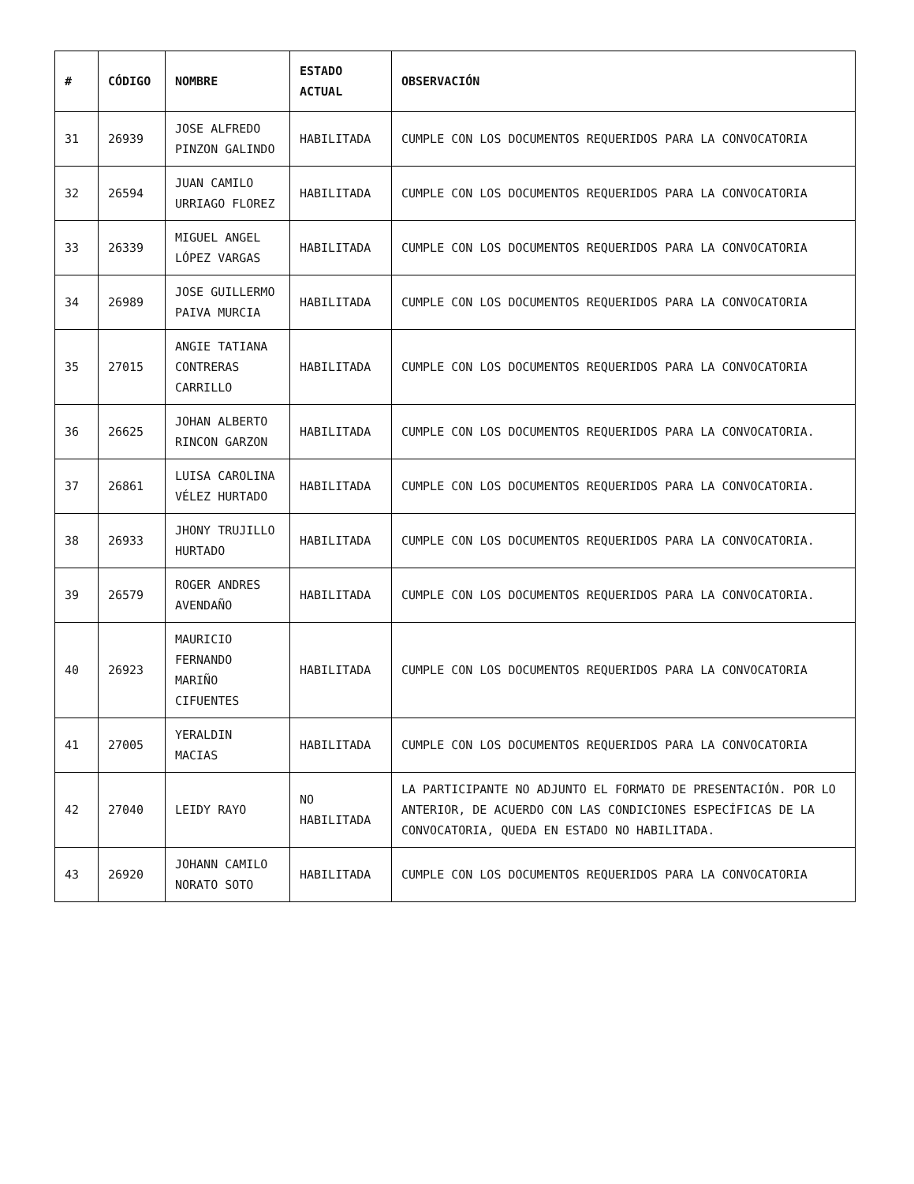| # | CÓDIGO | NOMBRE | ESTADO ACTUAL | OBSERVACIÓN |
| --- | --- | --- | --- | --- |
| 31 | 26939 | JOSE ALFREDO PINZON GALINDO | HABILITADA | CUMPLE CON LOS DOCUMENTOS REQUERIDOS PARA LA CONVOCATORIA |
| 32 | 26594 | JUAN CAMILO URRIAGO FLOREZ | HABILITADA | CUMPLE CON LOS DOCUMENTOS REQUERIDOS PARA LA CONVOCATORIA |
| 33 | 26339 | MIGUEL ANGEL LÓPEZ VARGAS | HABILITADA | CUMPLE CON LOS DOCUMENTOS REQUERIDOS PARA LA CONVOCATORIA |
| 34 | 26989 | JOSE GUILLERMO PAIVA MURCIA | HABILITADA | CUMPLE CON LOS DOCUMENTOS REQUERIDOS PARA LA CONVOCATORIA |
| 35 | 27015 | ANGIE TATIANA CONTRERAS CARRILLO | HABILITADA | CUMPLE CON LOS DOCUMENTOS REQUERIDOS PARA LA CONVOCATORIA |
| 36 | 26625 | JOHAN ALBERTO RINCON GARZON | HABILITADA | CUMPLE CON LOS DOCUMENTOS REQUERIDOS PARA LA CONVOCATORIA. |
| 37 | 26861 | LUISA CAROLINA VÉLEZ HURTADO | HABILITADA | CUMPLE CON LOS DOCUMENTOS REQUERIDOS PARA LA CONVOCATORIA. |
| 38 | 26933 | JHONY TRUJILLO HURTADO | HABILITADA | CUMPLE CON LOS DOCUMENTOS REQUERIDOS PARA LA CONVOCATORIA. |
| 39 | 26579 | ROGER ANDRES AVENDAÑO | HABILITADA | CUMPLE CON LOS DOCUMENTOS REQUERIDOS PARA LA CONVOCATORIA. |
| 40 | 26923 | MAURICIO FERNANDO MARIÑO CIFUENTES | HABILITADA | CUMPLE CON LOS DOCUMENTOS REQUERIDOS PARA LA CONVOCATORIA |
| 41 | 27005 | YERALDIN MACIAS | HABILITADA | CUMPLE CON LOS DOCUMENTOS REQUERIDOS PARA LA CONVOCATORIA |
| 42 | 27040 | LEIDY RAYO | NO HABILITADA | LA PARTICIPANTE NO ADJUNTO EL FORMATO DE PRESENTACIÓN. POR LO ANTERIOR, DE ACUERDO CON LAS CONDICIONES ESPECÍFICAS DE LA CONVOCATORIA, QUEDA EN ESTADO NO HABILITADA. |
| 43 | 26920 | JOHANN CAMILO NORATO SOTO | HABILITADA | CUMPLE CON LOS DOCUMENTOS REQUERIDOS PARA LA CONVOCATORIA |